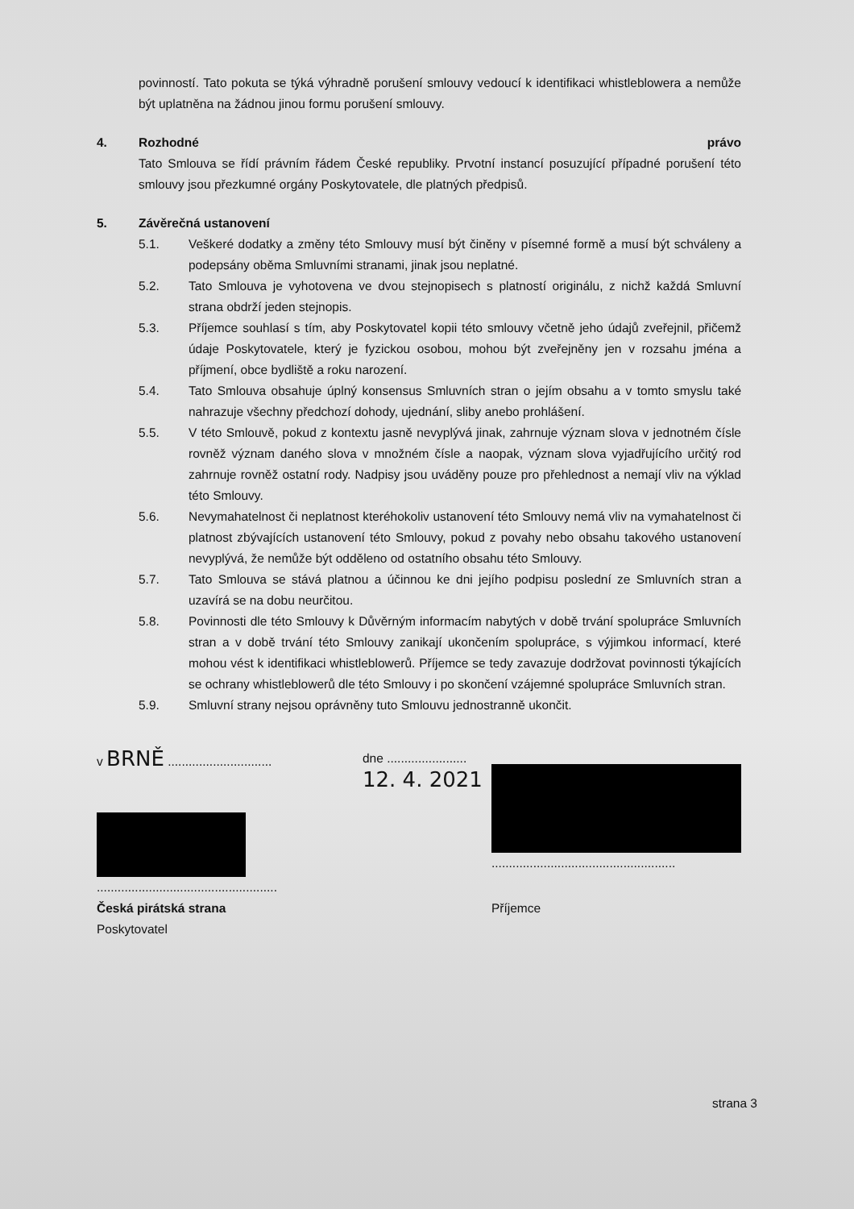povinností. Tato pokuta se týká výhradně porušení smlouvy vedoucí k identifikaci whistleblowera a nemůže být uplatněna na žádnou jinou formu porušení smlouvy.
4. Rozhodné právo
Tato Smlouva se řídí právním řádem České republiky. Prvotní instancí posuzující případné porušení této smlouvy jsou přezkumné orgány Poskytovatele, dle platných předpisů.
5. Závěrečná ustanovení
5.1. Veškeré dodatky a změny této Smlouvy musí být činěny v písemné formě a musí být schváleny a podepsány oběma Smluvními stranami, jinak jsou neplatné.
5.2. Tato Smlouva je vyhotovena ve dvou stejnopisech s platností originálu, z nichž každá Smluvní strana obdrží jeden stejnopis.
5.3. Příjemce souhlasí s tím, aby Poskytovatel kopii této smlouvy včetně jeho údajů zveřejnil, přičemž údaje Poskytovatele, který je fyzickou osobou, mohou být zveřejněny jen v rozsahu jména a příjmení, obce bydliště a roku narození.
5.4. Tato Smlouva obsahuje úplný konsensus Smluvních stran o jejím obsahu a v tomto smyslu také nahrazuje všechny předchozí dohody, ujednání, sliby anebo prohlášení.
5.5. V této Smlouvě, pokud z kontextu jasně nevyplývá jinak, zahrnuje význam slova v jednotném čísle rovněž význam daného slova v množném čísle a naopak, význam slova vyjadřujícího určitý rod zahrnuje rovněž ostatní rody. Nadpisy jsou uváděny pouze pro přehlednost a nemají vliv na výklad této Smlouvy.
5.6. Nevymahatelnost či neplatnost kteréhokoliv ustanovení této Smlouvy nemá vliv na vymahatelnost či platnost zbývajících ustanovení této Smlouvy, pokud z povahy nebo obsahu takového ustanovení nevyplývá, že nemůže být odděleno od ostatního obsahu této Smlouvy.
5.7. Tato Smlouva se stává platnou a účinnou ke dni jejího podpisu poslední ze Smluvních stran a uzavírá se na dobu neurčitou.
5.8. Povinnosti dle této Smlouvy k Důvěrným informacím nabytých v době trvání spolupráce Smluvních stran a v době trvání této Smlouvy zanikají ukončením spolupráce, s výjimkou informací, které mohou vést k identifikaci whistleblowerů. Příjemce se tedy zavazuje dodržovat povinnosti týkajících se ochrany whistleblowerů dle této Smlouvy i po skončení vzájemné spolupráce Smluvních stran.
5.9. Smluvní strany nejsou oprávněny tuto Smlouvu jednostranně ukončit.
v BRNĚ ..............................
....................................................
Česká pirátská strana
Poskytovatel
dne ....................... 12. 4. 2021
.....................................................
Příjemce
strana 3